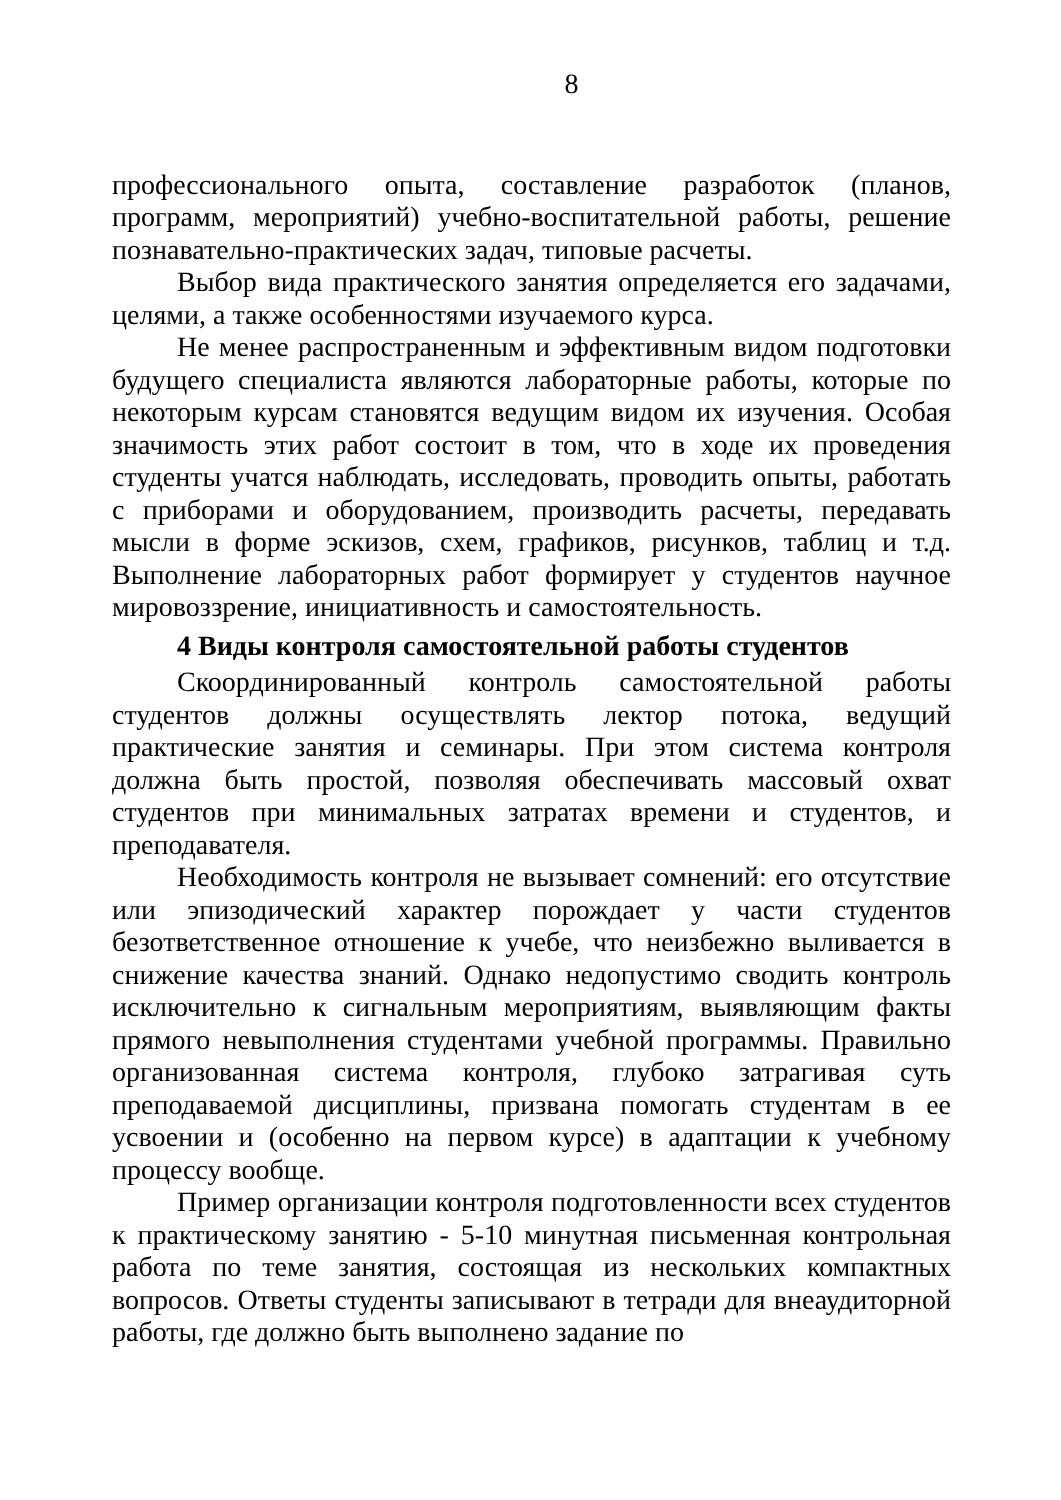8
профессионального опыта, составление разработок (планов, программ, мероприятий) учебно-воспитательной работы, решение познавательно-практических задач, типовые расчеты.
Выбор вида практического занятия определяется его задачами, целями, а также особенностями изучаемого курса.
Не менее распространенным и эффективным видом подготовки будущего специалиста являются лабораторные работы, которые по некоторым курсам становятся ведущим видом их изучения. Особая значимость этих работ состоит в том, что в ходе их проведения студенты учатся наблюдать, исследовать, проводить опыты, работать с приборами и оборудованием, производить расчеты, передавать мысли в форме эскизов, схем, графиков, рисунков, таблиц и т.д. Выполнение лабораторных работ формирует у студентов научное мировоззрение, инициативность и самостоятельность.
4 Виды контроля самостоятельной работы студентов
Скоординированный контроль самостоятельной работы студентов должны осуществлять лектор потока, ведущий практические занятия и семинары. При этом система контроля должна быть простой, позволяя обеспечивать массовый охват студентов при минимальных затратах времени и студентов, и преподавателя.
Необходимость контроля не вызывает сомнений: его отсутствие или эпизодический характер порождает у части студентов безответственное отношение к учебе, что неизбежно выливается в снижение качества знаний. Однако недопустимо сводить контроль исключительно к сигнальным мероприятиям, выявляющим факты прямого невыполнения студентами учебной программы. Правильно организованная система контроля, глубоко затрагивая суть преподаваемой дисциплины, призвана помогать студентам в ее усвоении и (особенно на первом курсе) в адаптации к учебному процессу вообще.
Пример организации контроля подготовленности всех студентов к практическому занятию - 5-10 минутная письменная контрольная работа по теме занятия, состоящая из нескольких компактных вопросов. Ответы студенты записывают в тетради для внеаудиторной работы, где должно быть выполнено задание по